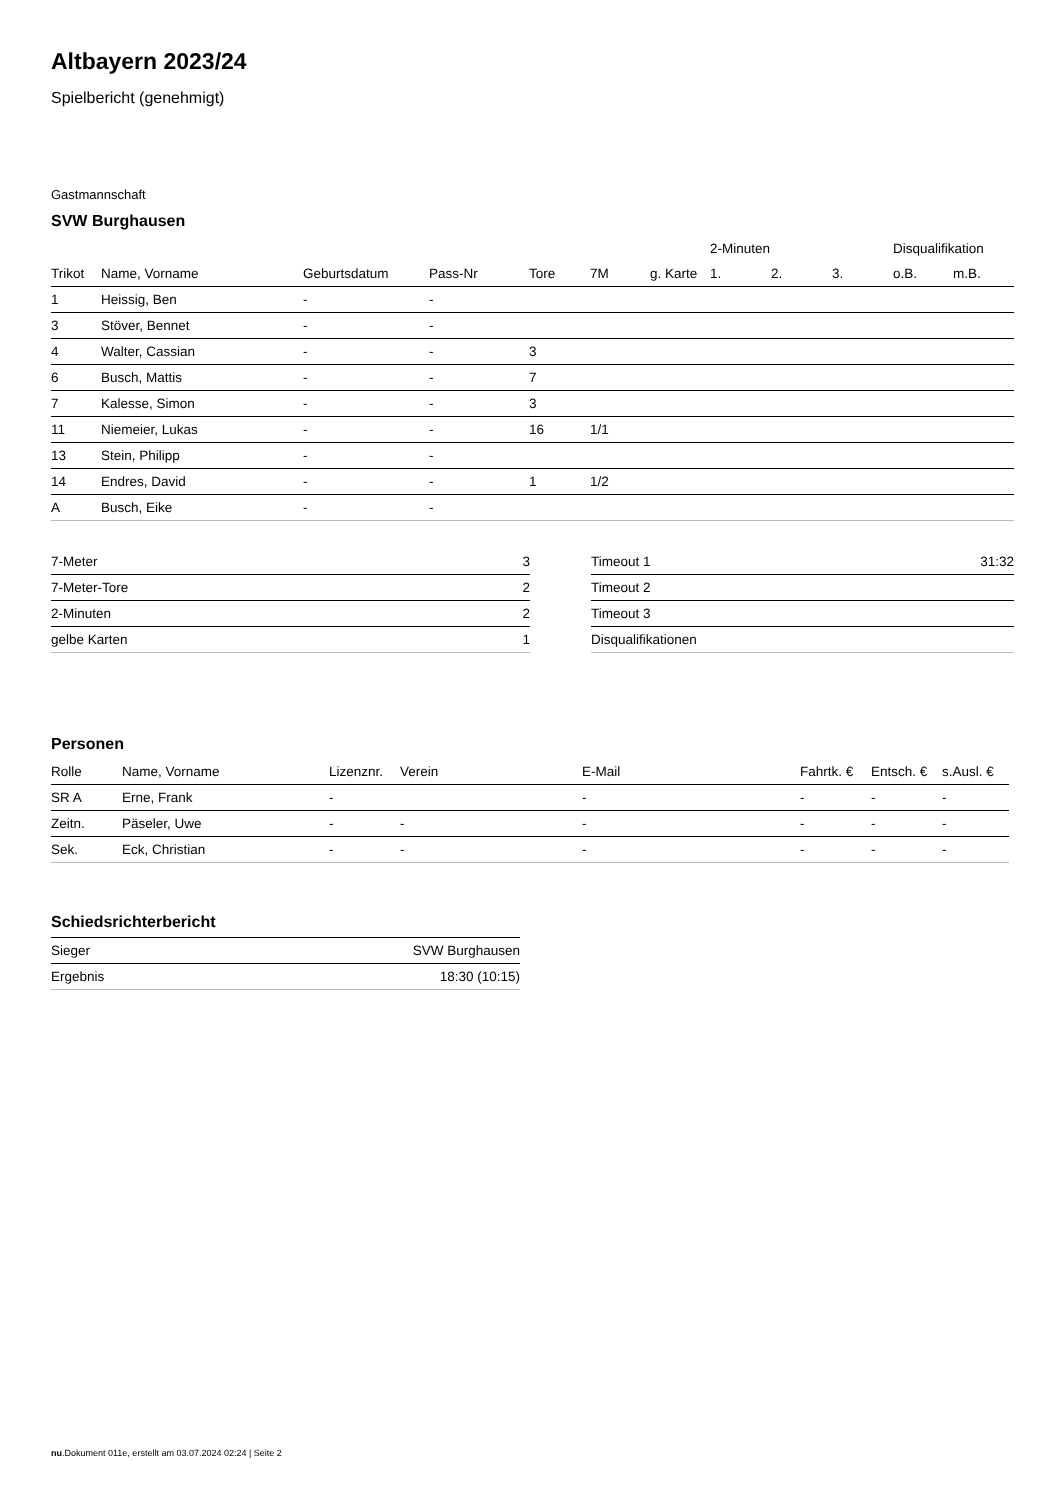Altbayern 2023/24
Spielbericht (genehmigt)
Gastmannschaft
SVW Burghausen
| | | | | | | | 2-Minuten | | | Disqualifikation | |
| --- | --- | --- | --- | --- | --- | --- | --- | --- | --- | --- | --- |
| Trikot | Name, Vorname | Geburtsdatum | Pass-Nr | Tore | 7M | g. Karte | 1. | 2. | 3. | o.B. | m.B. |
| 1 | Heissig, Ben | - | - | | | | | | | | |
| 3 | Stöver, Bennet | - | - | | | | | | | | |
| 4 | Walter, Cassian | - | - | 3 | | | | | | | |
| 6 | Busch, Mattis | - | - | 7 | | | | | | | |
| 7 | Kalesse, Simon | - | - | 3 | | | | | | | |
| 11 | Niemeier, Lukas | - | - | 16 | 1/1 | | | | | | |
| 13 | Stein, Philipp | - | - | | | | | | | | |
| 14 | Endres, David | - | - | 1 | 1/2 | | | | | | |
| A | Busch, Eike | - | - | | | | | | | | |
| 7-Meter | 3 |
| 7-Meter-Tore | 2 |
| 2-Minuten | 2 |
| gelbe Karten | 1 |
| Timeout 1 | 31:32 |
| Timeout 2 | |
| Timeout 3 | |
| Disqualifikationen | |
Personen
| Rolle | Name, Vorname | Lizenznr. | Verein | E-Mail | Fahrtk. € | Entsch. € | s.Ausl. € |
| --- | --- | --- | --- | --- | --- | --- | --- |
| SR A | Erne, Frank | - | | - | - | - | - |
| Zeitn. | Päseler, Uwe | - | - | - | - | - | - |
| Sek. | Eck, Christian | - | - | - | - | - | - |
Schiedsrichterbericht
| Sieger | SVW Burghausen |
| Ergebnis | 18:30 (10:15) |
nu.Dokument 011e, erstellt am 03.07.2024 02:24 | Seite 2